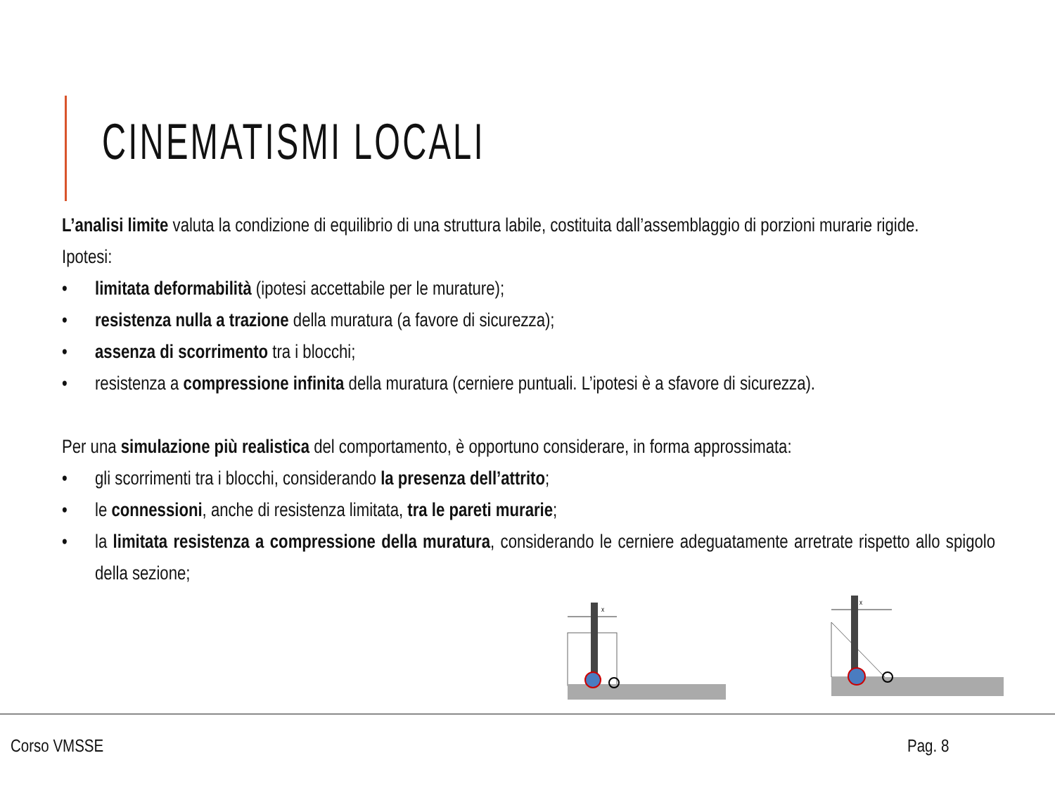CINEMATISMI LOCALI
L’analisi limite valuta la condizione di equilibrio di una struttura labile, costituita dall’assemblaggio di porzioni murarie rigide.
Ipotesi:
• limitata deformabilità (ipotesi accettabile per le murature);
• resistenza nulla a trazione della muratura (a favore di sicurezza);
• assenza di scorrimento tra i blocchi;
• resistenza a compressione infinita della muratura (cerniere puntuali. L’ipotesi è a sfavore di sicurezza).
Per una simulazione più realistica del comportamento, è opportuno considerare, in forma approssimata:
• gli scorrimenti tra i blocchi, considerando la presenza dell’attrito;
• le connessioni, anche di resistenza limitata, tra le pareti murarie;
• la limitata resistenza a compressione della muratura, considerando le cerniere adeguatamente arretrate rispetto allo spigolo della sezione;
x
x
Corso VMSSE Pag. 8